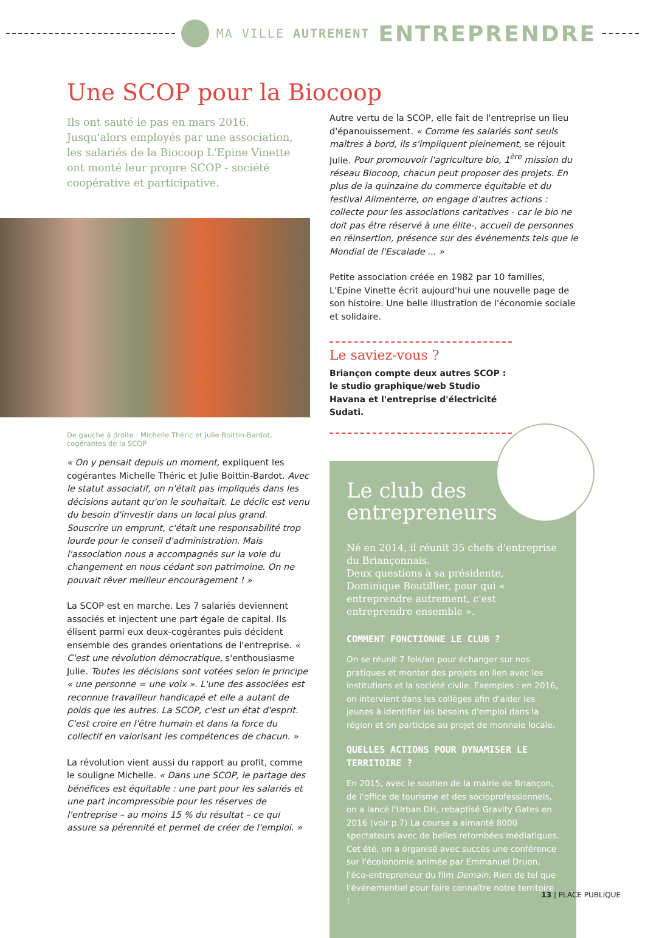MA VILLE AUTREMENT ENTREPRENDRE
Une SCOP pour la Biocoop
Ils ont sauté le pas en mars 2016. Jusqu'alors employés par une association, les salariés de la Biocoop L'Epine Vinette ont monté leur propre SCOP - société coopérative et participative.
De gauche à droite : Michelle Théric et Julie Boittin-Bardot, cogérantes de la SCOP
« On y pensait depuis un moment, expliquent les cogérantes Michelle Théric et Julie Boittin-Bardot. Avec le statut associatif, on n'était pas impliqués dans les décisions autant qu'on le souhaitait. Le déclic est venu du besoin d'investir dans un local plus grand. Souscrire un emprunt, c'était une responsabilité trop lourde pour le conseil d'administration. Mais l'association nous a accompagnés sur la voie du changement en nous cédant son patrimoine. On ne pouvait rêver meilleur encouragement ! »
La SCOP est en marche. Les 7 salariés deviennent associés et injectent une part égale de capital. Ils élisent parmi eux deux-cogérantes puis décident ensemble des grandes orientations de l'entreprise. « C'est une révolution démocratique, s'enthousiasme Julie. Toutes les décisions sont votées selon le principe « une personne = une voix ». L'une des associées est reconnue travailleur handicapé et elle a autant de poids que les autres. La SCOP, c'est un état d'esprit. C'est croire en l'être humain et dans la force du collectif en valorisant les compétences de chacun. »
La révolution vient aussi du rapport au profit, comme le souligne Michelle. « Dans une SCOP, le partage des bénéfices est équitable : une part pour les salariés et une part incompressible pour les réserves de l'entreprise – au moins 15 % du résultat – ce qui assure sa pérennité et permet de créer de l'emploi. »
Autre vertu de la SCOP, elle fait de l'entreprise un lieu d'épanouissement. « Comme les salariés sont seuls maîtres à bord, ils s'impliquent pleinement, se réjouit Julie. Pour promouvoir l'agriculture bio, 1<sup>ère</sup> mission du réseau Biocoop, chacun peut proposer des projets. En plus de la quinzaine du commerce équitable et du festival Alimenterre, on engage d'autres actions : collecte pour les associations caritatives - car le bio ne doit pas être réservé à une élite-, accueil de personnes en réinsertion, présence sur des événements tels que le Mondial de l'Escalade ... »
Petite association créée en 1982 par 10 familles, L'Epine Vinette écrit aujourd'hui une nouvelle page de son histoire. Une belle illustration de l'économie sociale et solidaire.
Le saviez-vous ?
Briançon compte deux autres SCOP : le studio graphique/web Studio Havana et l'entreprise d'électricité Sudati.
Le club des entrepreneurs
Né en 2014, il réunit 35 chefs d'entreprise du Briançonnais.
Deux questions à sa présidente, Dominique Boutillier, pour qui « entreprendre autrement, c'est entreprendre ensemble ».
COMMENT FONCTIONNE LE CLUB ?
On se réunit 7 fois/an pour échanger sur nos pratiques et monter des projets en lien avec les institutions et la société civile. Exemples : en 2016, on intervient dans les collèges afin d'aider les jeunes à identifier les besoins d'emploi dans la région et on participe au projet de monnaie locale.
QUELLES ACTIONS POUR DYNAMISER LE TERRITOIRE ?
En 2015, avec le soutien de la mairie de Briançon, de l'office de tourisme et des socioprofessionnels, on a lancé l'Urban DH, rebaptisé Gravity Gates en 2016 (voir p.7) La course a aimanté 8000 spectateurs avec de belles retombées médiatiques. Cet été, on a organisé avec succès une conférence sur l'écolonomie animée par Emmanuel Druon, l'éco-entrepreneur du film Demain. Rien de tel que l'événementiel pour faire connaître notre territoire !
13 | PLACE PUBLIQUE